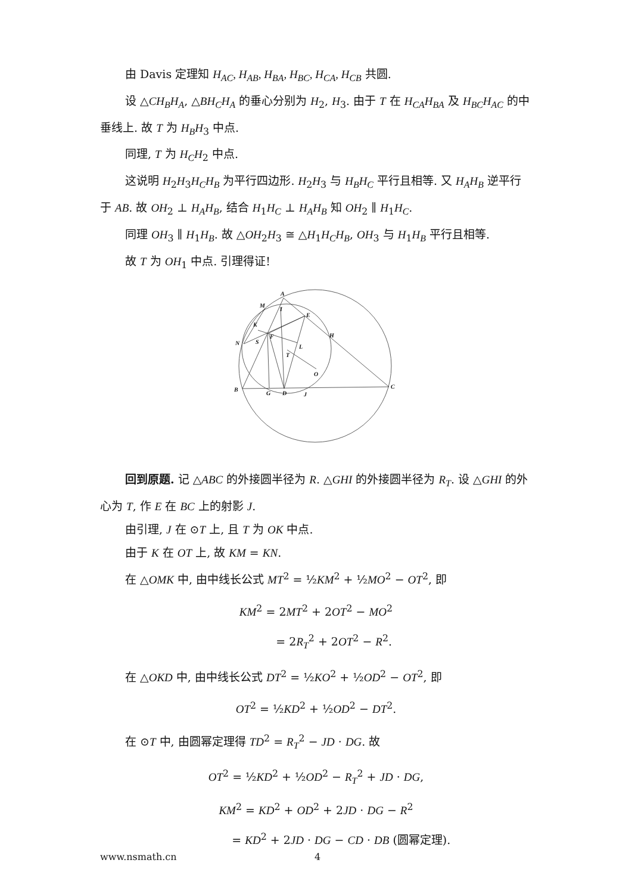由 Davis 定理知 H<sub>AC</sub>, H<sub>AB</sub>, H<sub>BA</sub>, H<sub>BC</sub>, H<sub>CA</sub>, H<sub>CB</sub> 共圆.
设 △CH<sub>B</sub>H<sub>A</sub>, △BH<sub>C</sub>H<sub>A</sub> 的垂心分别为 H<sub>2</sub>, H<sub>3</sub>. 由于 T 在 H<sub>CA</sub>H<sub>BA</sub> 及 H<sub>BC</sub>H<sub>AC</sub> 的中垂线上. 故 T 为 H<sub>B</sub>H<sub>3</sub> 中点.
同理, T 为 H<sub>C</sub>H<sub>2</sub> 中点.
这说明 H<sub>2</sub>H<sub>3</sub>H<sub>C</sub>H<sub>B</sub> 为平行四边形. H<sub>2</sub>H<sub>3</sub> 与 H<sub>B</sub>H<sub>C</sub> 平行且相等. 又 H<sub>A</sub>H<sub>B</sub> 逆平行于 AB. 故 OH<sub>2</sub> ⊥ H<sub>A</sub>H<sub>B</sub>, 结合 H<sub>1</sub>H<sub>C</sub> ⊥ H<sub>A</sub>H<sub>B</sub> 知 OH<sub>2</sub> ∥ H<sub>1</sub>H<sub>C</sub>.
同理 OH<sub>3</sub> ∥ H<sub>1</sub>H<sub>B</sub>. 故 △OH<sub>2</sub>H<sub>3</sub> ≅ △H<sub>1</sub>H<sub>C</sub>H<sub>B</sub>, OH<sub>3</sub> 与 H<sub>1</sub>H<sub>B</sub> 平行且相等.
故 T 为 OH<sub>1</sub> 中点. 引理得证!
A
M
I
E
K
H
N
S
F
L
T
O
B
G
D
J
C
回到原题. 记 △ABC 的外接圆半径为 R. △GHI 的外接圆半径为 R<sub>T</sub>. 设 △GHI 的外心为 T, 作 E 在 BC 上的射影 J.
由引理, J 在 ⊙T 上, 且 T 为 OK 中点.
由于 K 在 OT 上, 故 KM = KN.
在 △OMK 中, 由中线长公式 MT<sup>2</sup> = ½KM<sup>2</sup> + ½MO<sup>2</sup> − OT<sup>2</sup>, 即
KM<sup>2</sup> = 2MT<sup>2</sup> + 2OT<sup>2</sup> − MO<sup>2</sup>
= 2R<sub>T</sub><sup>2</sup> + 2OT<sup>2</sup> − R<sup>2</sup>.
在 △OKD 中, 由中线长公式 DT<sup>2</sup> = ½KO<sup>2</sup> + ½OD<sup>2</sup> − OT<sup>2</sup>, 即
OT<sup>2</sup> = ½KD<sup>2</sup> + ½OD<sup>2</sup> − DT<sup>2</sup>.
在 ⊙T 中, 由圆幂定理得 TD<sup>2</sup> = R<sub>T</sub><sup>2</sup> − JD · DG. 故
OT<sup>2</sup> = ½KD<sup>2</sup> + ½OD<sup>2</sup> − R<sub>T</sub><sup>2</sup> + JD · DG,
KM<sup>2</sup> = KD<sup>2</sup> + OD<sup>2</sup> + 2JD · DG − R<sup>2</sup>
= KD<sup>2</sup> + 2JD · DG − CD · DB (圆幂定理).
www.nsmath.cn 4